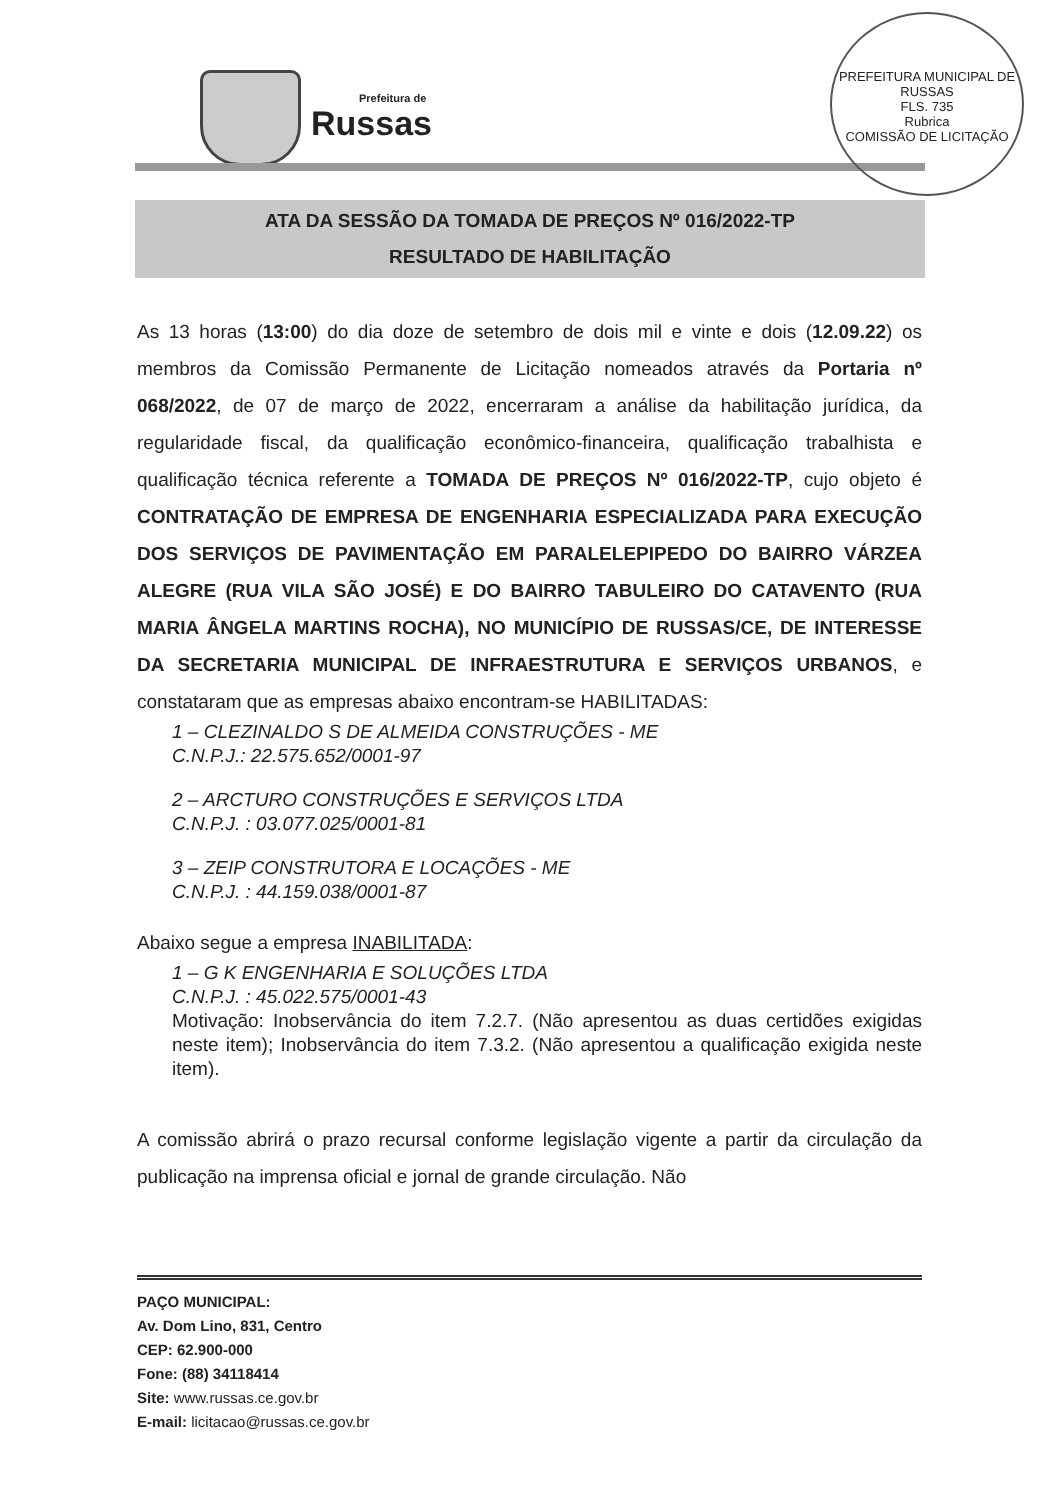Prefeitura de
Russas
PREFEITURA MUNICIPAL DE RUSSAS
FLS. 735
Rubrica
COMISSÃO DE LICITAÇÃO
ATA DA SESSÃO DA TOMADA DE PREÇOS Nº 016/2022-TP
RESULTADO DE HABILITAÇÃO
As 13 horas (13:00) do dia doze de setembro de dois mil e vinte e dois (12.09.22) os membros da Comissão Permanente de Licitação nomeados através da Portaria nº 068/2022, de 07 de março de 2022, encerraram a análise da habilitação jurídica, da regularidade fiscal, da qualificação econômico-financeira, qualificação trabalhista e qualificação técnica referente a TOMADA DE PREÇOS Nº 016/2022-TP, cujo objeto é CONTRATAÇÃO DE EMPRESA DE ENGENHARIA ESPECIALIZADA PARA EXECUÇÃO DOS SERVIÇOS DE PAVIMENTAÇÃO EM PARALELEPIPEDO DO BAIRRO VÁRZEA ALEGRE (RUA VILA SÃO JOSÉ) E DO BAIRRO TABULEIRO DO CATAVENTO (RUA MARIA ÂNGELA MARTINS ROCHA), NO MUNICÍPIO DE RUSSAS/CE, DE INTERESSE DA SECRETARIA MUNICIPAL DE INFRAESTRUTURA E SERVIÇOS URBANOS, e constataram que as empresas abaixo encontram-se HABILITADAS:
1 – CLEZINALDO S DE ALMEIDA CONSTRUÇÕES - ME
C.N.P.J.: 22.575.652/0001-97
2 – ARCTURO CONSTRUÇÕES E SERVIÇOS LTDA
C.N.P.J. : 03.077.025/0001-81
3 – ZEIP CONSTRUTORA E LOCAÇÕES - ME
C.N.P.J. : 44.159.038/0001-87
Abaixo segue a empresa INABILITADA:
1 – G K ENGENHARIA E SOLUÇÕES LTDA
C.N.P.J. : 45.022.575/0001-43
Motivação: Inobservância do item 7.2.7. (Não apresentou as duas certidões exigidas neste item); Inobservância do item 7.3.2. (Não apresentou a qualificação exigida neste item).
A comissão abrirá o prazo recursal conforme legislação vigente a partir da circulação da publicação na imprensa oficial e jornal de grande circulação. Não
PAÇO MUNICIPAL:
Av. Dom Lino, 831, Centro
CEP: 62.900-000
Fone: (88) 34118414
Site: www.russas.ce.gov.br
E-mail: licitacao@russas.ce.gov.br